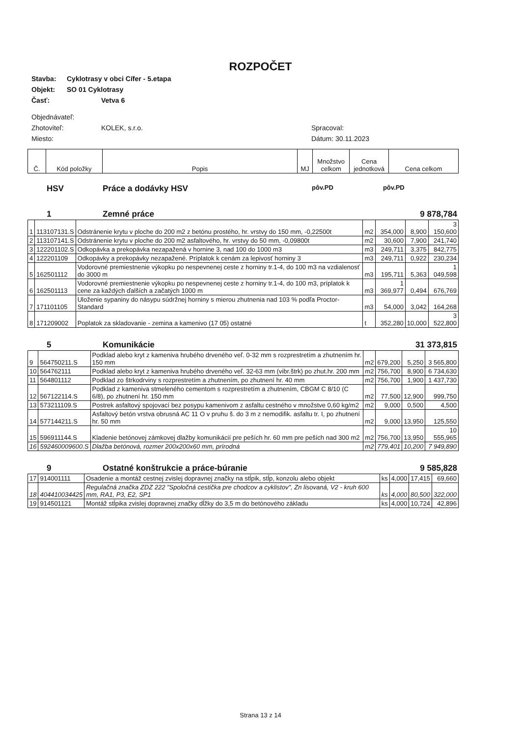ROZPOČET
Stavba: Cyklotrasy v obci Cífer - 5.etapa
Objekt: SO 01 Cyklotrasy
Časť: Vetva 6
Objednávateľ:
Zhotoviteľ: KOLEK, s.r.o. Spracoval:
Miesto: Dátum: 30.11.2023
| Č. | Kód položky | Popis | MJ | Množstvo celkom | Cena jednotková | Cena celkom |
| | HSV | Práce a dodávky HSV | pôv.PD | | pôv.PD |
| | 1 | Zemné práce | 9 878,784 |
| 1 | 113107131.S | Odstránenie krytu v ploche do 200 m2 z betónu prostého, hr. vrstvy do 150 mm, -0,22500t | m2 | 354,000 | 8,900 | 3 150,600 |
| 2 | 113107141.S | Odstránenie krytu v ploche do 200 m2 asfaltového, hr. vrstvy do 50 mm, -0,09800t | m2 | 30,600 | 7,900 | 241,740 |
| 3 | 122201102.S | Odkopávka a prekopávka nezapažená v hornine 3, nad 100 do 1000 m3 | m3 | 249,711 | 3,375 | 842,775 |
| 4 | 122201109 | Odkopávky a prekopávky nezapažené. Príplatok k cenám za lepivosť horniny 3 | m3 | 249,711 | 0,922 | 230,234 |
| 5 | 162501112 | Vodorovné premiestnenie výkopku po nespevnenej ceste z horniny tr.1-4, do 100 m3 na vzdialenosť do 3000 m | m3 | 195,711 | 5,363 | 1 049,598 |
| 6 | 162501113 | Vodorovné premiestnenie výkopku po nespevnenej ceste z horniny tr.1-4, do 100 m3, príplatok k cene za každých ďalších a začatých 1000 m | m3 | 1 369,977 | 0,494 | 676,769 |
| 7 | 171101105 | Uloženie sypaniny do násypu súdržnej horniny s mierou zhutnenia nad 103 % podľa Proctor-Standard | m3 | 54,000 | 3,042 | 164,268 |
| 8 | 171209002 | Poplatok za skladovanie - zemina a kamenivo (17 05) ostatné | t | 352,280 | 10,000 | 3 522,800 |
| | 5 | Komunikácie | 31 373,815 |
| 9 | 564750211.S | Podklad alebo kryt z kameniva hrubého drveného veľ. 0-32 mm s rozprestretím a zhutnením hr. 150 mm | m2 | 679,200 | 5,250 | 3 565,800 |
| 10 | 564762111 | Podklad alebo kryt z kameniva hrubého drveného veľ. 32-63 mm (vibr.štrk) po zhut.hr. 200 mm | m2 | 756,700 | 8,900 | 6 734,630 |
| 11 | 564801112 | Podklad zo štrkodrviny s rozprestretím a zhutnením, po zhutnení hr. 40 mm | m2 | 756,700 | 1,900 | 1 437,730 |
| 12 | 567122114.S | Podklad z kameniva stmeleného cementom s rozprestretím a zhutnením, CBGM C 8/10 (C 6/8), po zhutnení hr. 150 mm | m2 | 77,500 | 12,900 | 999,750 |
| 13 | 573211109.S | Postrek asfaltový spojovací bez posypu kamenivom z asfaltu cestného v množstve 0,60 kg/m2 | m2 | 9,000 | 0,500 | 4,500 |
| 14 | 577144211.S | Asfaltový betón vrstva obrusná AC 11 O v pruhu š. do 3 m z nemodifik. asfaltu tr. I, po zhutnení hr. 50 mm | m2 | 9,000 | 13,950 | 125,550 |
| 15 | 596911144.S | Kladenie betónovej zámkovej dlažby komunikácií pre peších hr. 60 mm pre peších nad 300 m2 | m2 | 756,700 | 13,950 | 10 555,965 |
| 16 | 592460009600.S | Dlažba betónová, rozmer 200x200x60 mm, prírodná | m2 | 779,401 | 10,200 | 7 949,890 |
| | 9 | Ostatné konštrukcie a práce-búranie | 9 585,828 |
| 17 | 914001111 | Osadenie a montáž cestnej zvislej dopravnej značky na stĺpik, stĺp, konzolu alebo objekt | ks | 4,000 | 17,415 | 69,660 |
| 18 | 404410034425 | Regulačná značka ZDZ 222 "Spoločná cestička pre chodcov a cyklistov", Zn lisovaná, V2 - kruh 600 mm, RA1, P3, E2, SP1 | ks | 4,000 | 80,500 | 322,000 |
| 19 | 914501121 | Montáž stĺpika zvislej dopravnej značky dĺžky do 3,5 m do betónového základu | ks | 4,000 | 10,724 | 42,896 |
Strana 13 z 14